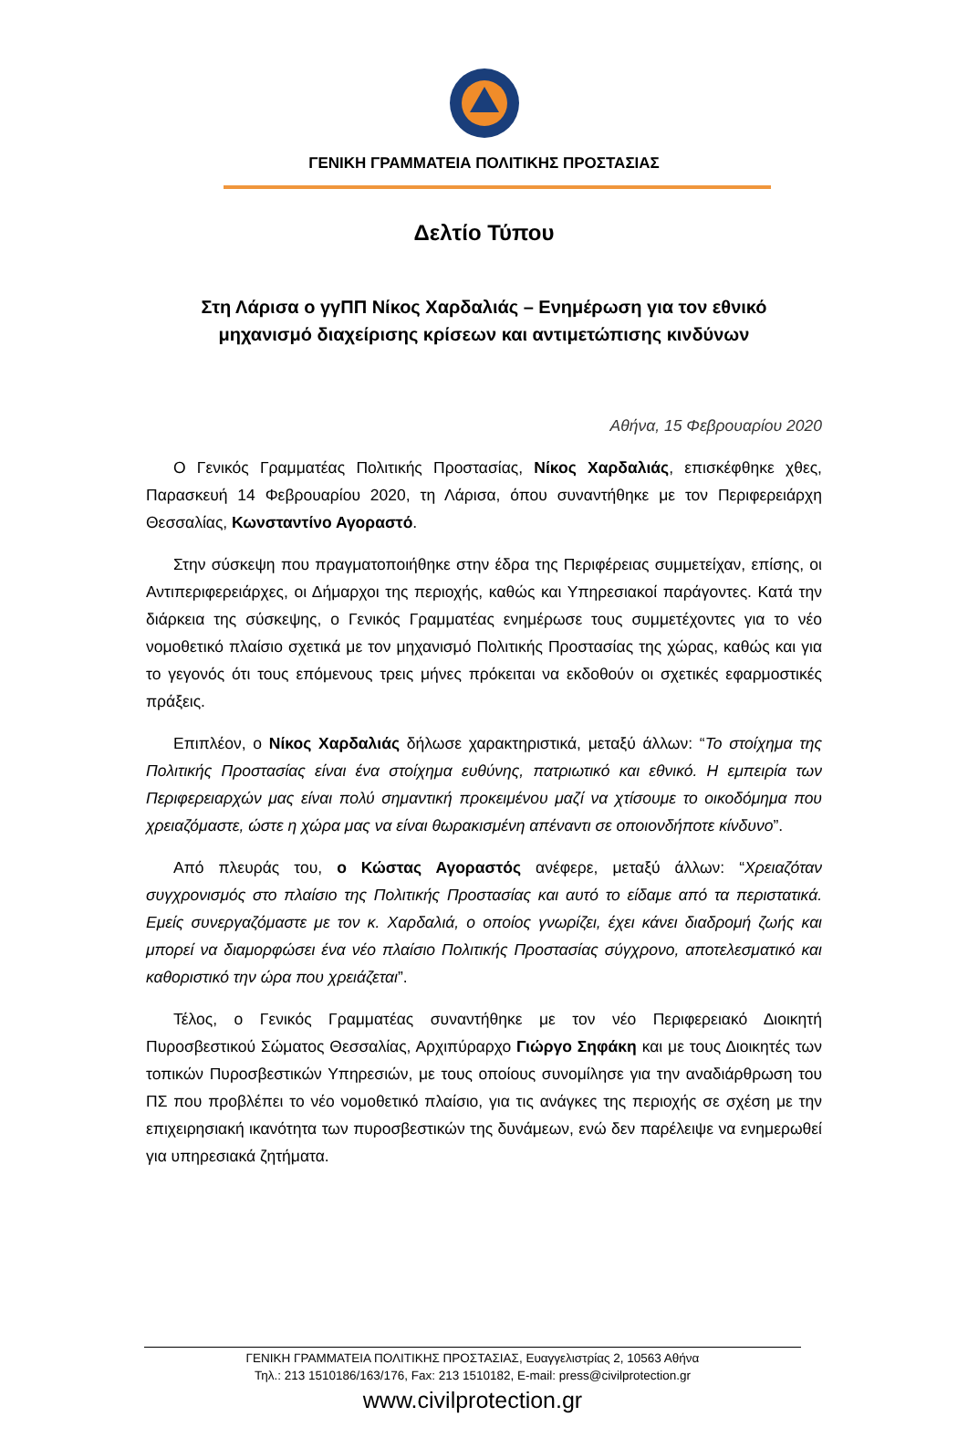ΓΕΝΙΚΗ ΓΡΑΜΜΑΤΕΙΑ ΠΟΛΙΤΙΚΗΣ ΠΡΟΣΤΑΣΙΑΣ
Δελτίο Τύπου
Στη Λάρισα ο γγΠΠ Νίκος Χαρδαλιάς – Ενημέρωση για τον εθνικό
μηχανισμό διαχείρισης κρίσεων και αντιμετώπισης κινδύνων
Αθήνα, 15 Φεβρουαρίου 2020
Ο Γενικός Γραμματέας Πολιτικής Προστασίας, Νίκος Χαρδαλιάς, επισκέφθηκε χθες, Παρασκευή 14 Φεβρουαρίου 2020, τη Λάρισα, όπου συναντήθηκε με τον Περιφερειάρχη Θεσσαλίας, Κωνσταντίνο Αγοραστό.
Στην σύσκεψη που πραγματοποιήθηκε στην έδρα της Περιφέρειας συμμετείχαν, επίσης, οι Αντιπεριφερειάρχες, οι Δήμαρχοι της περιοχής, καθώς και Υπηρεσιακοί παράγοντες. Κατά την διάρκεια της σύσκεψης, ο Γενικός Γραμματέας ενημέρωσε τους συμμετέχοντες για το νέο νομοθετικό πλαίσιο σχετικά με τον μηχανισμό Πολιτικής Προστασίας της χώρας, καθώς και για το γεγονός ότι τους επόμενους τρεις μήνες πρόκειται να εκδοθούν οι σχετικές εφαρμοστικές πράξεις.
Επιπλέον, ο Νίκος Χαρδαλιάς δήλωσε χαρακτηριστικά, μεταξύ άλλων: “Το στοίχημα της Πολιτικής Προστασίας είναι ένα στοίχημα ευθύνης, πατριωτικό και εθνικό. Η εμπειρία των Περιφερειαρχών μας είναι πολύ σημαντική προκειμένου μαζί να χτίσουμε το οικοδόμημα που χρειαζόμαστε, ώστε η χώρα μας να είναι θωρακισμένη απέναντι σε οποιονδήποτε κίνδυνο”.
Από πλευράς του, ο Κώστας Αγοραστός ανέφερε, μεταξύ άλλων: “Χρειαζόταν συγχρονισμός στο πλαίσιο της Πολιτικής Προστασίας και αυτό το είδαμε από τα περιστατικά. Εμείς συνεργαζόμαστε με τον κ. Χαρδαλιά, ο οποίος γνωρίζει, έχει κάνει διαδρομή ζωής και μπορεί να διαμορφώσει ένα νέο πλαίσιο Πολιτικής Προστασίας σύγχρονο, αποτελεσματικό και καθοριστικό την ώρα που χρειάζεται”.
Τέλος, ο Γενικός Γραμματέας συναντήθηκε με τον νέο Περιφερειακό Διοικητή Πυροσβεστικού Σώματος Θεσσαλίας, Αρχιπύραρχο Γιώργο Σηφάκη και με τους Διοικητές των τοπικών Πυροσβεστικών Υπηρεσιών, με τους οποίους συνομίλησε για την αναδιάρθρωση του ΠΣ που προβλέπει το νέο νομοθετικό πλαίσιο, για τις ανάγκες της περιοχής σε σχέση με την επιχειρησιακή ικανότητα των πυροσβεστικών της δυνάμεων, ενώ δεν παρέλειψε να ενημερωθεί για υπηρεσιακά ζητήματα.
ΓΕΝΙΚΗ ΓΡΑΜΜΑΤΕΙΑ ΠΟΛΙΤΙΚΗΣ ΠΡΟΣΤΑΣΙΑΣ, Ευαγγελιστρίας 2, 10563 Αθήνα
Τηλ.: 213 1510186/163/176, Fax: 213 1510182, E-mail: press@civilprotection.gr
www.civilprotection.gr